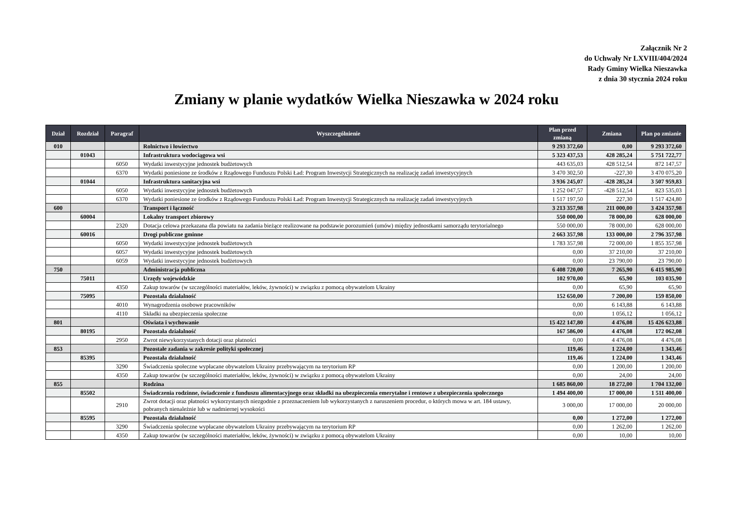Załącznik Nr 2
do Uchwały Nr LXVIII/404/2024
Rady Gminy Wielka Nieszawka
z dnia 30 stycznia 2024 roku
Zmiany w planie wydatków Wielka Nieszawka w 2024 roku
| Dział | Rozdział | Paragraf | Wyszczególnienie | Plan przed zmianą | Zmiana | Plan po zmianie |
| --- | --- | --- | --- | --- | --- | --- |
| 010 | | | Rolnictwo i łowiectwo | 9 293 372,60 | 0,00 | 9 293 372,60 |
| | 01043 | | Infrastruktura wodociągowa wsi | 5 323 437,53 | 428 285,24 | 5 751 722,77 |
| | | 6050 | Wydatki inwestycyjne jednostek budżetowych | 443 635,03 | 428 512,54 | 872 147,57 |
| | | 6370 | Wydatki poniesione ze środków z Rządowego Funduszu Polski Ład: Program Inwestycji Strategicznych na realizację zadań inwestycyjnych | 3 470 302,50 | -227,30 | 3 470 075,20 |
| | 01044 | | Infrastruktura sanitacyjna wsi | 3 936 245,07 | -428 285,24 | 3 507 959,83 |
| | | 6050 | Wydatki inwestycyjne jednostek budżetowych | 1 252 047,57 | -428 512,54 | 823 535,03 |
| | | 6370 | Wydatki poniesione ze środków z Rządowego Funduszu Polski Ład: Program Inwestycji Strategicznych na realizację zadań inwestycyjnych | 1 517 197,50 | 227,30 | 1 517 424,80 |
| 600 | | | Transport i łączność | 3 213 357,98 | 211 000,00 | 3 424 357,98 |
| | 60004 | | Lokalny transport zbiorowy | 550 000,00 | 78 000,00 | 628 000,00 |
| | | 2320 | Dotacja celowa przekazana dla powiatu na zadania bieżące realizowane na podstawie porozumień (umów) między jednostkami samorządu terytorialnego | 550 000,00 | 78 000,00 | 628 000,00 |
| | 60016 | | Drogi publiczne gminne | 2 663 357,98 | 133 000,00 | 2 796 357,98 |
| | | 6050 | Wydatki inwestycyjne jednostek budżetowych | 1 783 357,98 | 72 000,00 | 1 855 357,98 |
| | | 6057 | Wydatki inwestycyjne jednostek budżetowych | 0,00 | 37 210,00 | 37 210,00 |
| | | 6059 | Wydatki inwestycyjne jednostek budżetowych | 0,00 | 23 790,00 | 23 790,00 |
| 750 | | | Administracja publiczna | 6 408 720,00 | 7 265,90 | 6 415 985,90 |
| | 75011 | | Urzędy wojewódzkie | 102 970,00 | 65,90 | 103 035,90 |
| | | 4350 | Zakup towarów (w szczególności materiałów, leków, żywności) w związku z pomocą obywatelom Ukrainy | 0,00 | 65,90 | 65,90 |
| | 75095 | | Pozostała działalność | 152 650,00 | 7 200,00 | 159 850,00 |
| | | 4010 | Wynagrodzenia osobowe pracowników | 0,00 | 6 143,88 | 6 143,88 |
| | | 4110 | Składki na ubezpieczenia społeczne | 0,00 | 1 056,12 | 1 056,12 |
| 801 | | | Oświata i wychowanie | 15 422 147,80 | 4 476,08 | 15 426 623,88 |
| | 80195 | | Pozostała działalność | 167 586,00 | 4 476,08 | 172 062,08 |
| | | 2950 | Zwrot niewykorzystanych dotacji oraz płatności | 0,00 | 4 476,08 | 4 476,08 |
| 853 | | | Pozostałe zadania w zakresie polityki społecznej | 119,46 | 1 224,00 | 1 343,46 |
| | 85395 | | Pozostała działalność | 119,46 | 1 224,00 | 1 343,46 |
| | | 3290 | Świadczenia społeczne wypłacane obywatelom Ukrainy przebywającym na terytorium RP | 0,00 | 1 200,00 | 1 200,00 |
| | | 4350 | Zakup towarów (w szczególności materiałów, leków, żywności) w związku z pomocą obywatelom Ukrainy | 0,00 | 24,00 | 24,00 |
| 855 | | | Rodzina | 1 685 860,00 | 18 272,00 | 1 704 132,00 |
| | 85502 | | Świadczenia rodzinne, świadczenie z funduszu alimentacyjnego oraz składki na ubezpieczenia emerytalne i rentowe z ubezpieczenia społecznego | 1 494 400,00 | 17 000,00 | 1 511 400,00 |
| | | 2910 | Zwrot dotacji oraz płatności wykorzystanych niezgodnie z przeznaczeniem lub wykorzystanych z naruszeniem procedur, o których mowa w art. 184 ustawy, pobranych nienależnie lub w nadmiernej wysokości | 3 000,00 | 17 000,00 | 20 000,00 |
| | 85595 | | Pozostała działalność | 0,00 | 1 272,00 | 1 272,00 |
| | | 3290 | Świadczenia społeczne wypłacane obywatelom Ukrainy przebywającym na terytorium RP | 0,00 | 1 262,00 | 1 262,00 |
| | | 4350 | Zakup towarów (w szczególności materiałów, leków, żywności) w związku z pomocą obywatelom Ukrainy | 0,00 | 10,00 | 10,00 |